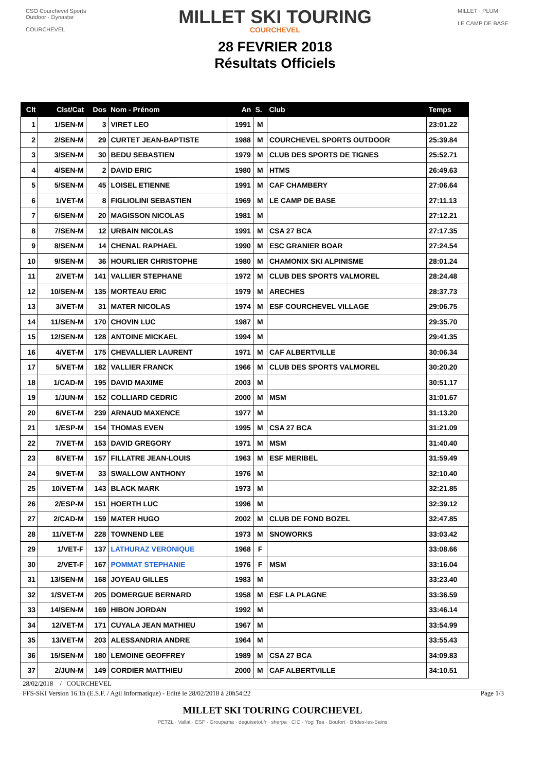CSO Courchevel Sports Outdoor · Dynastar
COURCHEVEL
MILLET SKI TOURING
COURCHEVEL
28 FEVRIER 2018
Résultats Officiels
MILLET · PLUM
LE CAMP DE BASE
| Clt | Clst/Cat | Dos | Nom - Prénom | An | S. | Club | Temps |
| --- | --- | --- | --- | --- | --- | --- | --- |
| 1 | 1/SEN-M | 3 | VIRET LEO | 1991 | M | | 23:01.22 |
| 2 | 2/SEN-M | 29 | CURTET JEAN-BAPTISTE | 1988 | M | COURCHEVEL SPORTS OUTDOOR | 25:39.84 |
| 3 | 3/SEN-M | 30 | BEDU SEBASTIEN | 1979 | M | CLUB DES SPORTS DE TIGNES | 25:52.71 |
| 4 | 4/SEN-M | 2 | DAVID ERIC | 1980 | M | HTMS | 26:49.63 |
| 5 | 5/SEN-M | 45 | LOISEL ETIENNE | 1991 | M | CAF CHAMBERY | 27:06.64 |
| 6 | 1/VET-M | 8 | FIGLIOLINI SEBASTIEN | 1969 | M | LE CAMP DE BASE | 27:11.13 |
| 7 | 6/SEN-M | 20 | MAGISSON NICOLAS | 1981 | M | | 27:12.21 |
| 8 | 7/SEN-M | 12 | URBAIN NICOLAS | 1991 | M | CSA 27 BCA | 27:17.35 |
| 9 | 8/SEN-M | 14 | CHENAL RAPHAEL | 1990 | M | ESC GRANIER BOAR | 27:24.54 |
| 10 | 9/SEN-M | 36 | HOURLIER CHRISTOPHE | 1980 | M | CHAMONIX SKI ALPINISME | 28:01.24 |
| 11 | 2/VET-M | 141 | VALLIER STEPHANE | 1972 | M | CLUB DES SPORTS VALMOREL | 28:24.48 |
| 12 | 10/SEN-M | 135 | MORTEAU ERIC | 1979 | M | ARECHES | 28:37.73 |
| 13 | 3/VET-M | 31 | MATER NICOLAS | 1974 | M | ESF COURCHEVEL VILLAGE | 29:06.75 |
| 14 | 11/SEN-M | 170 | CHOVIN LUC | 1987 | M | | 29:35.70 |
| 15 | 12/SEN-M | 128 | ANTOINE MICKAEL | 1994 | M | | 29:41.35 |
| 16 | 4/VET-M | 175 | CHEVALLIER LAURENT | 1971 | M | CAF ALBERTVILLE | 30:06.34 |
| 17 | 5/VET-M | 182 | VALLIER FRANCK | 1966 | M | CLUB DES SPORTS VALMOREL | 30:20.20 |
| 18 | 1/CAD-M | 195 | DAVID MAXIME | 2003 | M | | 30:51.17 |
| 19 | 1/JUN-M | 152 | COLLIARD CEDRIC | 2000 | M | MSM | 31:01.67 |
| 20 | 6/VET-M | 239 | ARNAUD MAXENCE | 1977 | M | | 31:13.20 |
| 21 | 1/ESP-M | 154 | THOMAS EVEN | 1995 | M | CSA 27 BCA | 31:21.09 |
| 22 | 7/VET-M | 153 | DAVID GREGORY | 1971 | M | MSM | 31:40.40 |
| 23 | 8/VET-M | 157 | FILLATRE JEAN-LOUIS | 1963 | M | ESF MERIBEL | 31:59.49 |
| 24 | 9/VET-M | 33 | SWALLOW ANTHONY | 1976 | M | | 32:10.40 |
| 25 | 10/VET-M | 143 | BLACK MARK | 1973 | M | | 32:21.85 |
| 26 | 2/ESP-M | 151 | HOERTH LUC | 1996 | M | | 32:39.12 |
| 27 | 2/CAD-M | 159 | MATER HUGO | 2002 | M | CLUB DE FOND BOZEL | 32:47.85 |
| 28 | 11/VET-M | 228 | TOWNEND LEE | 1973 | M | SNOWORKS | 33:03.42 |
| 29 | 1/VET-F | 137 | LATHURAZ VERONIQUE | 1968 | F | | 33:08.66 |
| 30 | 2/VET-F | 167 | POMMAT STEPHANIE | 1976 | F | MSM | 33:16.04 |
| 31 | 13/SEN-M | 168 | JOYEAU GILLES | 1983 | M | | 33:23.40 |
| 32 | 1/SVET-M | 205 | DOMERGUE BERNARD | 1958 | M | ESF LA PLAGNE | 33:36.59 |
| 33 | 14/SEN-M | 169 | HIBON JORDAN | 1992 | M | | 33:46.14 |
| 34 | 12/VET-M | 171 | CUYALA JEAN MATHIEU | 1967 | M | | 33:54.99 |
| 35 | 13/VET-M | 203 | ALESSANDRIA ANDRE | 1964 | M | | 33:55.43 |
| 36 | 15/SEN-M | 180 | LEMOINE GEOFFREY | 1989 | M | CSA 27 BCA | 34:09.83 |
| 37 | 2/JUN-M | 149 | CORDIER MATTHIEU | 2000 | M | CAF ALBERTVILLE | 34:10.51 |
28/02/2018 / COURCHEVEL
FFS-SKI Version 16.1h (E.S.F. / Agil Informatique) - Edité le 28/02/2018 à 20h54:22 Page 1/3
MILLET SKI TOURING COURCHEVEL
PETZL · Vallat · ESF · Groupama · deguisetoi.fr · sherpa · CIC · Yogi Tea · Boufort · Brides-les-Bains